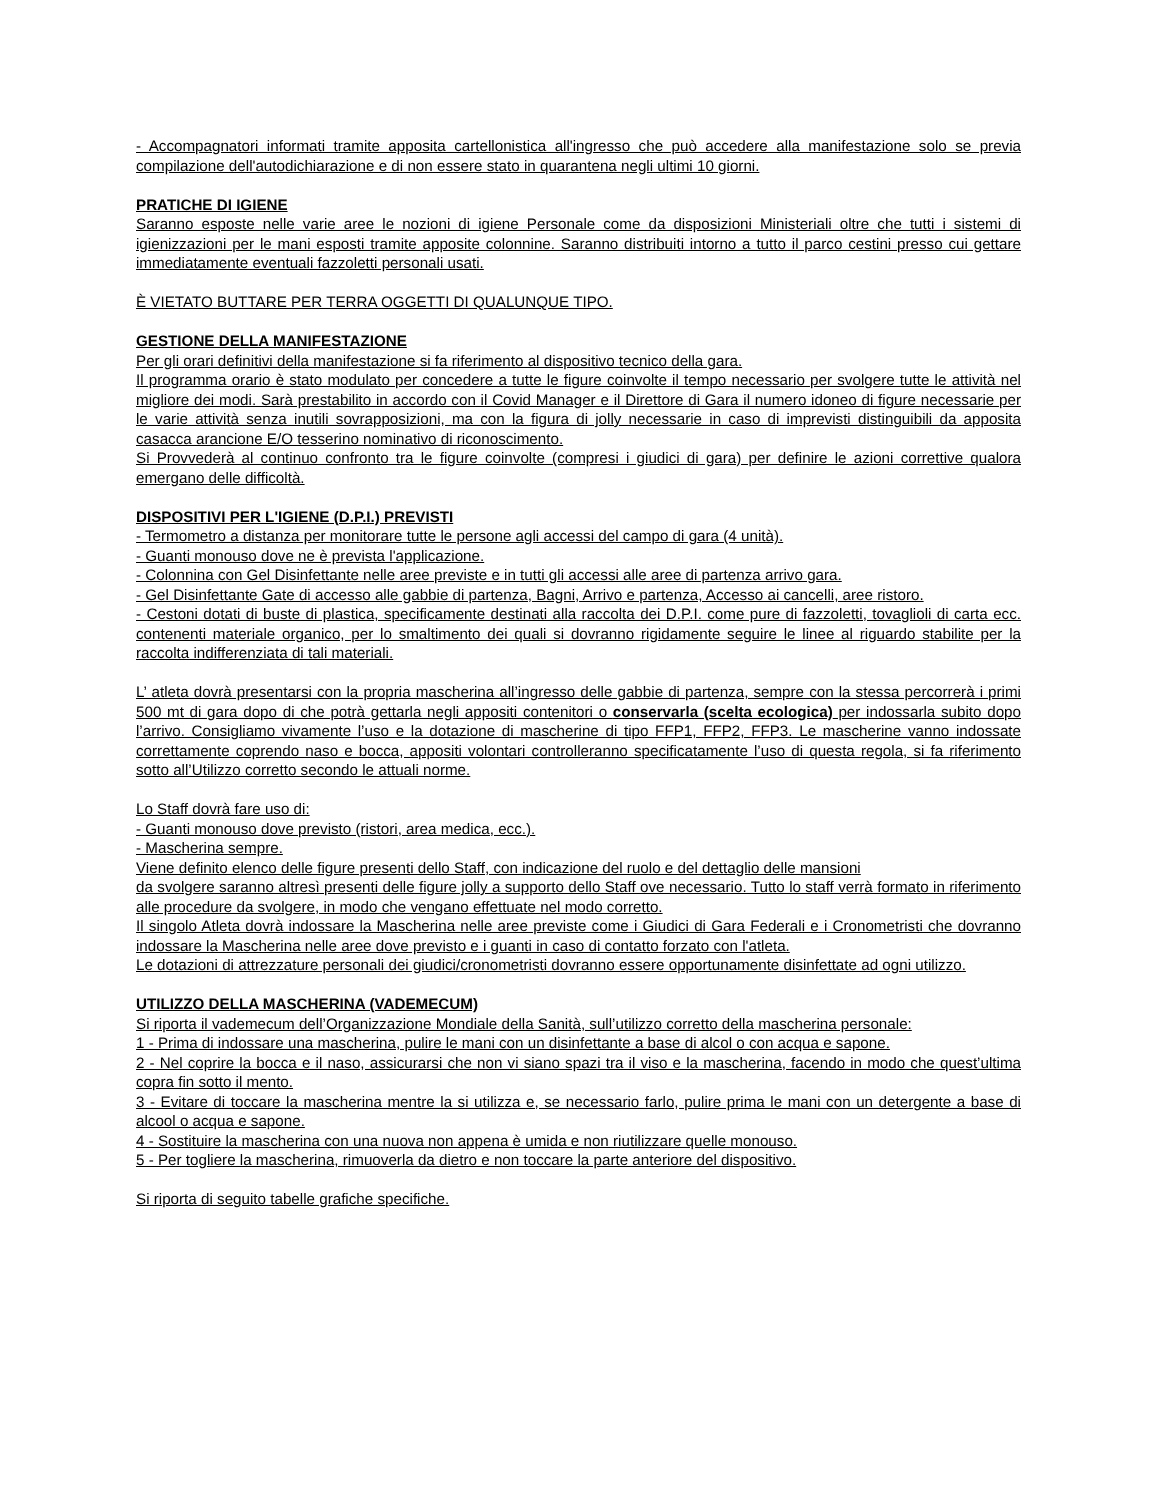- Accompagnatori informati tramite apposita cartellonistica all'ingresso che può accedere alla manifestazione solo se previa compilazione dell'autodichiarazione e di non essere stato in quarantena negli ultimi 10 giorni.
PRATICHE DI IGIENE
Saranno esposte nelle varie aree le nozioni di igiene Personale come da disposizioni Ministeriali oltre che tutti i sistemi di igienizzazioni per le mani esposti tramite apposite colonnine. Saranno distribuiti intorno a tutto il parco cestini presso cui gettare immediatamente eventuali fazzoletti personali usati.
È VIETATO BUTTARE PER TERRA OGGETTI DI QUALUNQUE TIPO.
GESTIONE DELLA MANIFESTAZIONE
Per gli orari definitivi della manifestazione si fa riferimento al dispositivo tecnico della gara.
Il programma orario è stato modulato per concedere a tutte le figure coinvolte il tempo necessario per svolgere tutte le attività nel migliore dei modi. Sarà prestabilito in accordo con il Covid Manager e il Direttore di Gara il numero idoneo di figure necessarie per le varie attività senza inutili sovrapposizioni, ma con la figura di jolly necessarie in caso di imprevisti distinguibili da apposita casacca arancione E/O tesserino nominativo di riconoscimento.
Si Provvederà al continuo confronto tra le figure coinvolte (compresi i giudici di gara) per definire le azioni correttive qualora emergano delle difficoltà.
DISPOSITIVI PER L'IGIENE (D.P.I.) PREVISTI
- Termometro a distanza per monitorare tutte le persone agli accessi del campo di gara (4 unità).
- Guanti monouso dove ne è prevista l'applicazione.
- Colonnina con Gel Disinfettante nelle aree previste e in tutti gli accessi alle aree di partenza arrivo gara.
- Gel Disinfettante Gate di accesso alle gabbie di partenza, Bagni, Arrivo e partenza, Accesso ai cancelli, aree ristoro.
- Cestoni dotati di buste di plastica, specificamente destinati alla raccolta dei D.P.I. come pure di fazzoletti, tovaglioli di carta ecc. contenenti materiale organico, per lo smaltimento dei quali si dovranno rigidamente seguire le linee al riguardo stabilite per la raccolta indifferenziata di tali materiali.
L’ atleta dovrà presentarsi con la propria mascherina all’ingresso delle gabbie di partenza, sempre con la stessa percorrerà i primi 500 mt di gara dopo di che potrà gettarla negli appositi contenitori o conservarla (scelta ecologica) per indossarla subito dopo l’arrivo. Consigliamo vivamente l’uso e la dotazione di mascherine di tipo FFP1, FFP2, FFP3. Le mascherine vanno indossate correttamente coprendo naso e bocca, appositi volontari controlleranno specificatamente l’uso di questa regola, si fa riferimento sotto all’Utilizzo corretto secondo le attuali norme.
Lo Staff dovrà fare uso di:
- Guanti monouso dove previsto (ristori, area medica, ecc.).
- Mascherina sempre.
Viene definito elenco delle figure presenti dello Staff, con indicazione del ruolo e del dettaglio delle mansioni
da svolgere saranno altresì presenti delle figure jolly a supporto dello Staff ove necessario. Tutto lo staff verrà formato in riferimento alle procedure da svolgere, in modo che vengano effettuate nel modo corretto.
Il singolo Atleta dovrà indossare la Mascherina nelle aree previste come i Giudici di Gara Federali e i Cronometristi che dovranno indossare la Mascherina nelle aree dove previsto e i guanti in caso di contatto forzato con l'atleta.
Le dotazioni di attrezzature personali dei giudici/cronometristi dovranno essere opportunamente disinfettate ad ogni utilizzo.
UTILIZZO DELLA MASCHERINA (VADEMECUM)
Si riporta il vademecum dell’Organizzazione Mondiale della Sanità, sull’utilizzo corretto della mascherina personale:
1 - Prima di indossare una mascherina, pulire le mani con un disinfettante a base di alcol o con acqua e sapone.
2 - Nel coprire la bocca e il naso, assicurarsi che non vi siano spazi tra il viso e la mascherina, facendo in modo che quest’ultima copra fin sotto il mento.
3 - Evitare di toccare la mascherina mentre la si utilizza e, se necessario farlo, pulire prima le mani con un detergente a base di alcool o acqua e sapone.
4 - Sostituire la mascherina con una nuova non appena è umida e non riutilizzare quelle monouso.
5 - Per togliere la mascherina, rimuoverla da dietro e non toccare la parte anteriore del dispositivo.
Si riporta di seguito tabelle grafiche specifiche.